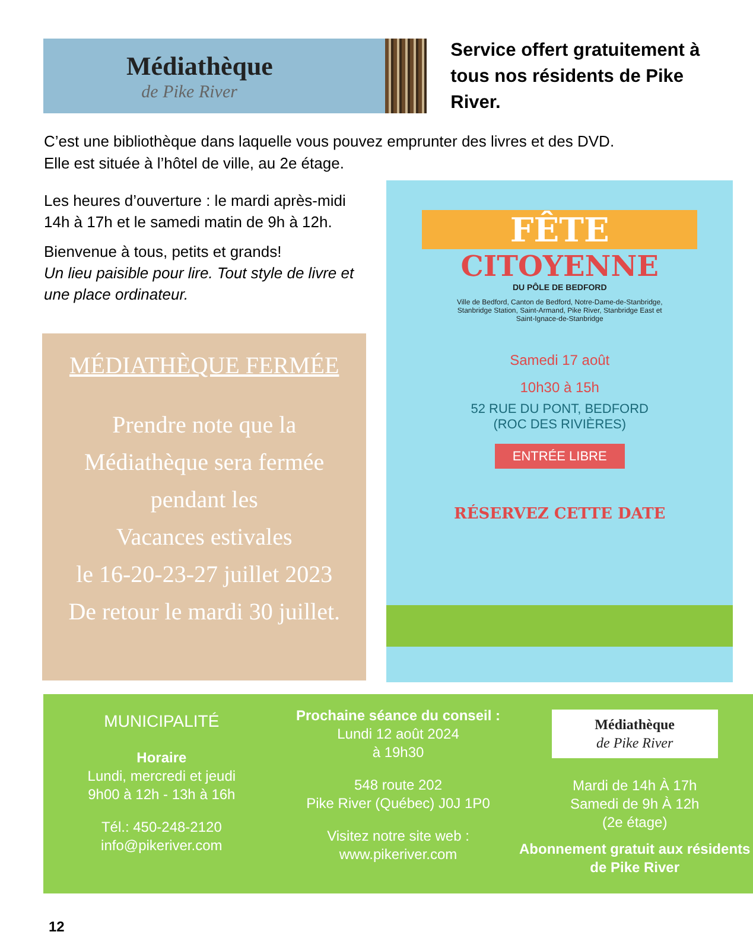Médiathèque
de Pike River
Service offert gratuitement à
tous nos résidents de Pike River.
C’est une bibliothèque dans laquelle vous pouvez emprunter des livres et des DVD.
Elle est située à l’hôtel de ville, au 2e étage.
Les heures d’ouverture : le mardi après-midi 14h à 17h et le samedi matin de 9h à 12h.
Bienvenue à tous, petits et grands!
Un lieu paisible pour lire. Tout style de livre et une place ordinateur.
MÉDIATHÈQUE FERMÉE
Prendre note que la
Médiathèque sera fermée
pendant les
Vacances estivales
le 16-20-23-27 juillet 2023
De retour le mardi 30 juillet.
FÊTE
CITOYENNE
DU PÔLE DE BEDFORD
Ville de Bedford, Canton de Bedford, Notre-Dame-de-Stanbridge, Stanbridge Station, Saint-Armand, Pike River, Stanbridge East et Saint-Ignace-de-Stanbridge
Samedi 17 août
10h30 à 15h
52 RUE DU PONT, BEDFORD
(ROC DES RIVIÈRES)
ENTRÉE LIBRE
RÉSERVEZ CETTE DATE
MUNICIPALITÉ
Horaire
Lundi, mercredi et jeudi
9h00 à 12h - 13h à 16h
Tél.: 450-248-2120
info@pikeriver.com
Prochaine séance du conseil :
Lundi 12 août 2024
à 19h30
548 route 202
Pike River (Québec) J0J 1P0
Visitez notre site web :
www.pikeriver.com
Médiathèque
de Pike River
Mardi de 14h À 17h
Samedi de 9h À 12h
(2e étage)
Abonnement gratuit aux résidents de Pike River
12